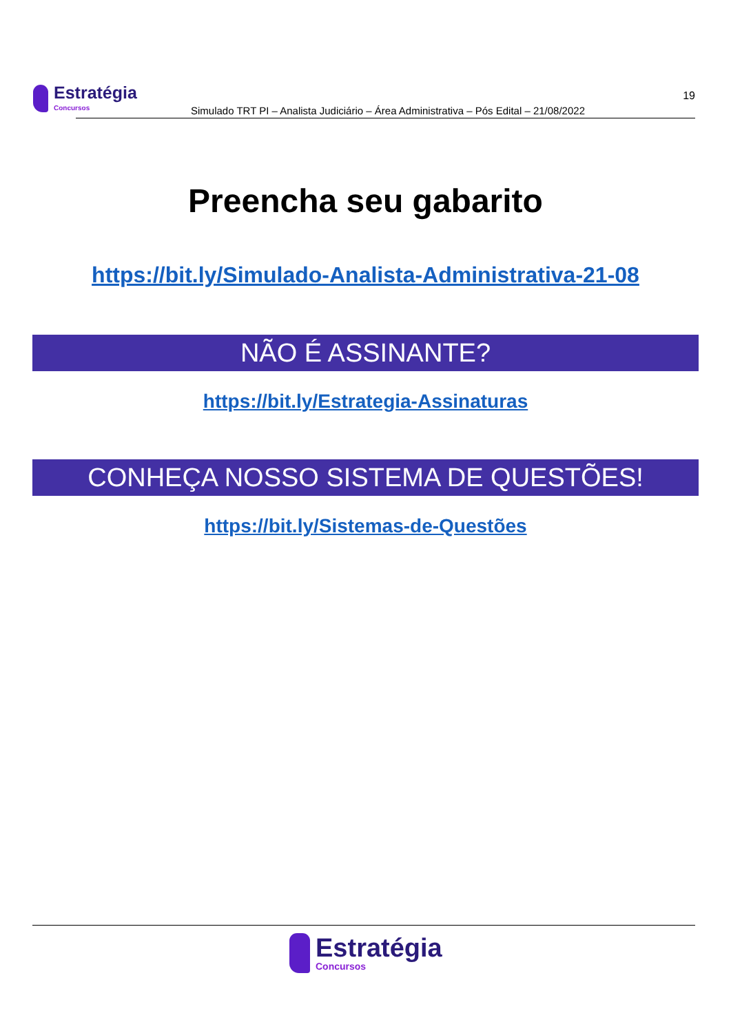Estratégia
Concursos
19
Simulado TRT PI – Analista Judiciário – Área Administrativa – Pós Edital – 21/08/2022
Preencha seu gabarito
https://bit.ly/Simulado-Analista-Administrativa-21-08
NÃO É ASSINANTE?
https://bit.ly/Estrategia-Assinaturas
CONHEÇA NOSSO SISTEMA DE QUESTÕES!
https://bit.ly/Sistemas-de-Questões
Estratégia
Concursos